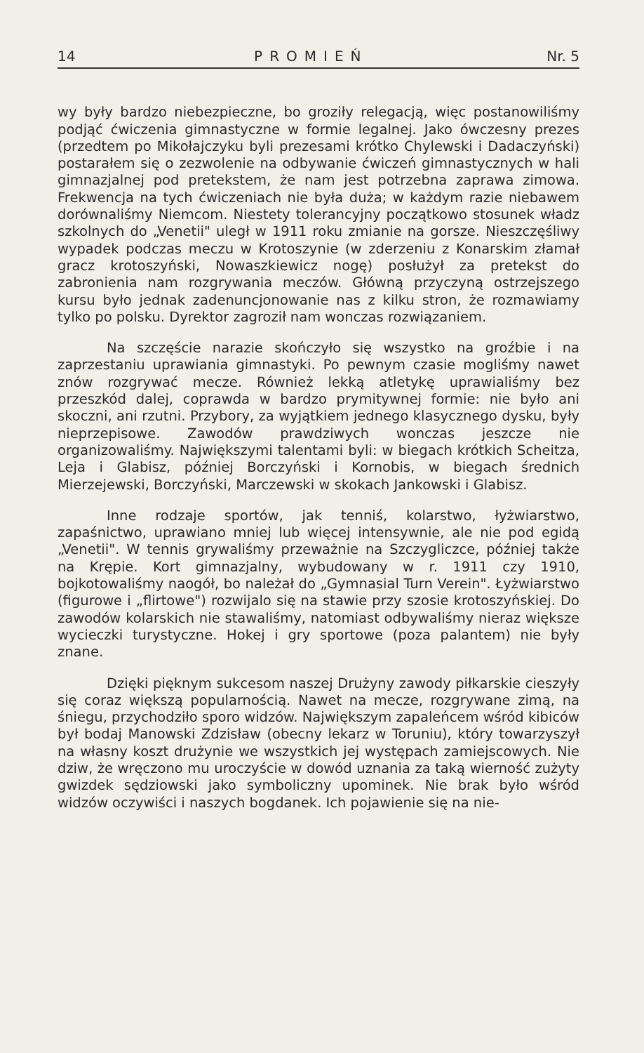14 PROMIEŃ Nr. 5
wy były bardzo niebezpieczne, bo groziły relegacją, więc postanowiliśmy podjąć ćwiczenia gimnastyczne w formie legalnej. Jako ówczesny prezes (przedtem po Mikołajczyku byli prezesami krótko Chylewski i Dadaczyński) postarałem się o zezwolenie na odbywanie ćwiczeń gimnastycznych w hali gimnazjalnej pod pretekstem, że nam jest potrzebna zaprawa zimowa. Frekwencja na tych ćwiczeniach nie była duża; w każdym razie niebawem dorównaliśmy Niemcom. Niestety tolerancyjny początkowo stosunek władz szkolnych do „Venetii" uległ w 1911 roku zmianie na gorsze. Nieszczęśliwy wypadek podczas meczu w Krotoszynie (w zderzeniu z Konarskim złamał gracz krotoszyński, Nowaszkiewicz nogę) posłużył za pretekst do zabronienia nam rozgrywania meczów. Główną przyczyną ostrzejszego kursu było jednak zadenuncjonowanie nas z kilku stron, że rozmawiamy tylko po polsku. Dyrektor zagroził nam wonczas rozwiązaniem.
Na szczęście narazie skończyło się wszystko na groźbie i na zaprzestaniu uprawiania gimnastyki. Po pewnym czasie mogliśmy nawet znów rozgrywać mecze. Również lekką atletykę uprawialiśmy bez przeszkód dalej, coprawda w bardzo prymitywnej formie: nie było ani skoczni, ani rzutni. Przybory, za wyjątkiem jednego klasycznego dysku, były nieprzepisowe. Zawodów prawdziwych wonczas jeszcze nie organizowaliśmy. Największymi talentami byli: w biegach krótkich Scheitza, Leja i Glabisz, później Borczyński i Kornobis, w biegach średnich Mierzejewski, Borczyński, Marczewski w skokach Jankowski i Glabisz.
Inne rodzaje sportów, jak tenniś, kolarstwo, łyżwiarstwo, zapaśnictwo, uprawiano mniej lub więcej intensywnie, ale nie pod egidą „Venetii". W tennis grywaliśmy przeważnie na Szczygliczce, później także na Krępie. Kort gimnazjalny, wybudowany w r. 1911 czy 1910, bojkotowaliśmy naogół, bo należał do „Gymnasial Turn Verein". Łyżwiarstwo (figurowe i „flirtowe") rozwijalo się na stawie przy szosie krotoszyńskiej. Do zawodów kolarskich nie stawaliśmy, natomiast odbywaliśmy nieraz większe wycieczki turystyczne. Hokej i gry sportowe (poza palantem) nie były znane.
Dzięki pięknym sukcesom naszej Drużyny zawody piłkarskie cieszyły się coraz większą popularnością. Nawet na mecze, rozgrywane zimą, na śniegu, przychodziło sporo widzów. Największym zapaleńcem wśród kibiców był bodaj Manowski Zdzisław (obecny lekarz w Toruniu), który towarzyszył na własny koszt drużynie we wszystkich jej występach zamiejscowych. Nie dziw, że wręczono mu uroczyście w dowód uznania za taką wierność zużyty gwizdek sędziowski jako symboliczny upominek. Nie brak było wśród widzów oczywiści i naszych bogdanek. Ich pojawienie się na nie-